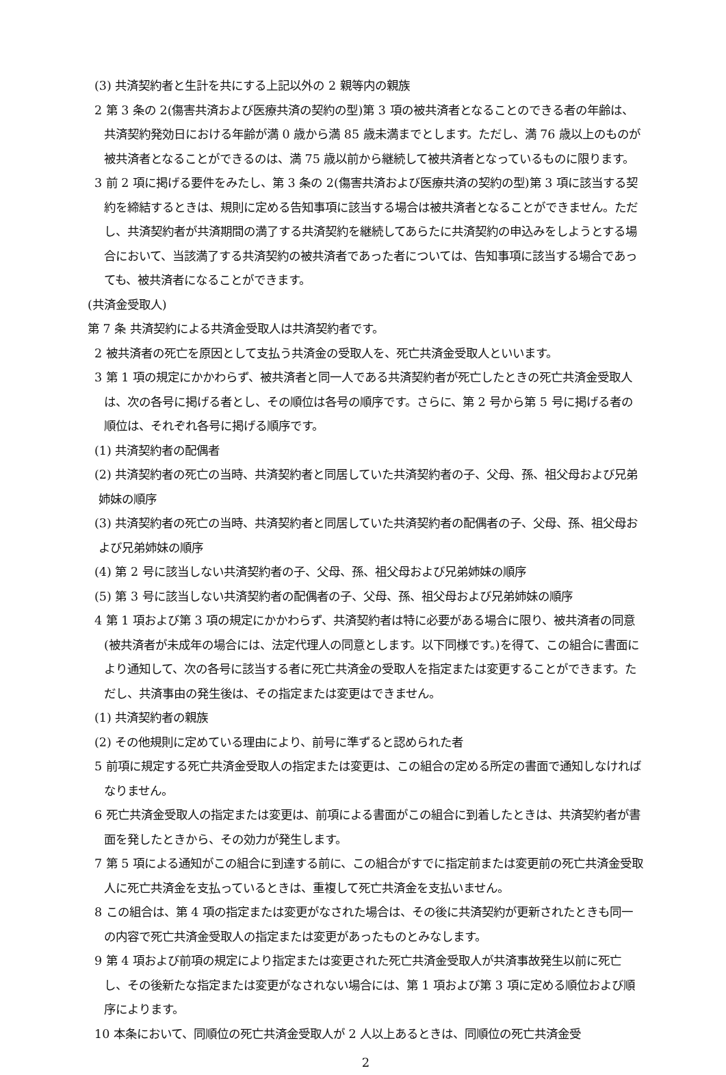(3) 共済契約者と生計を共にする上記以外の 2 親等内の親族
2 第 3 条の 2(傷害共済および医療共済の契約の型)第 3 項の被共済者となることのできる者の年齢は、共済契約発効日における年齢が満 0 歳から満 85 歳未満までとします。ただし、満 76 歳以上のものが被共済者となることができるのは、満 75 歳以前から継続して被共済者となっているものに限ります。
3 前 2 項に掲げる要件をみたし、第 3 条の 2(傷害共済および医療共済の契約の型)第 3 項に該当する契約を締結するときは、規則に定める告知事項に該当する場合は被共済者となることができません。ただし、共済契約者が共済期間の満了する共済契約を継続してあらたに共済契約の申込みをしようとする場合において、当該満了する共済契約の被共済者であった者については、告知事項に該当する場合であっても、被共済者になることができます。
(共済金受取人)
第 7 条 共済契約による共済金受取人は共済契約者です。
2 被共済者の死亡を原因として支払う共済金の受取人を、死亡共済金受取人といいます。
3 第 1 項の規定にかかわらず、被共済者と同一人である共済契約者が死亡したときの死亡共済金受取人は、次の各号に掲げる者とし、その順位は各号の順序です。さらに、第 2 号から第 5 号に掲げる者の順位は、それぞれ各号に掲げる順序です。
(1) 共済契約者の配偶者
(2) 共済契約者の死亡の当時、共済契約者と同居していた共済契約者の子、父母、孫、祖父母および兄弟姉妹の順序
(3) 共済契約者の死亡の当時、共済契約者と同居していた共済契約者の配偶者の子、父母、孫、祖父母および兄弟姉妹の順序
(4) 第 2 号に該当しない共済契約者の子、父母、孫、祖父母および兄弟姉妹の順序
(5) 第 3 号に該当しない共済契約者の配偶者の子、父母、孫、祖父母および兄弟姉妹の順序
4 第 1 項および第 3 項の規定にかかわらず、共済契約者は特に必要がある場合に限り、被共済者の同意(被共済者が未成年の場合には、法定代理人の同意とします。以下同様です。)を得て、この組合に書面により通知して、次の各号に該当する者に死亡共済金の受取人を指定または変更することができます。ただし、共済事由の発生後は、その指定または変更はできません。
(1) 共済契約者の親族
(2) その他規則に定めている理由により、前号に準ずると認められた者
5 前項に規定する死亡共済金受取人の指定または変更は、この組合の定める所定の書面で通知しなければなりません。
6 死亡共済金受取人の指定または変更は、前項による書面がこの組合に到着したときは、共済契約者が書面を発したときから、その効力が発生します。
7 第 5 項による通知がこの組合に到達する前に、この組合がすでに指定前または変更前の死亡共済金受取人に死亡共済金を支払っているときは、重複して死亡共済金を支払いません。
8 この組合は、第 4 項の指定または変更がなされた場合は、その後に共済契約が更新されたときも同一の内容で死亡共済金受取人の指定または変更があったものとみなします。
9 第 4 項および前項の規定により指定または変更された死亡共済金受取人が共済事故発生以前に死亡し、その後新たな指定または変更がなされない場合には、第 1 項および第 3 項に定める順位および順序によります。
10 本条において、同順位の死亡共済金受取人が 2 人以上あるときは、同順位の死亡共済金受
2